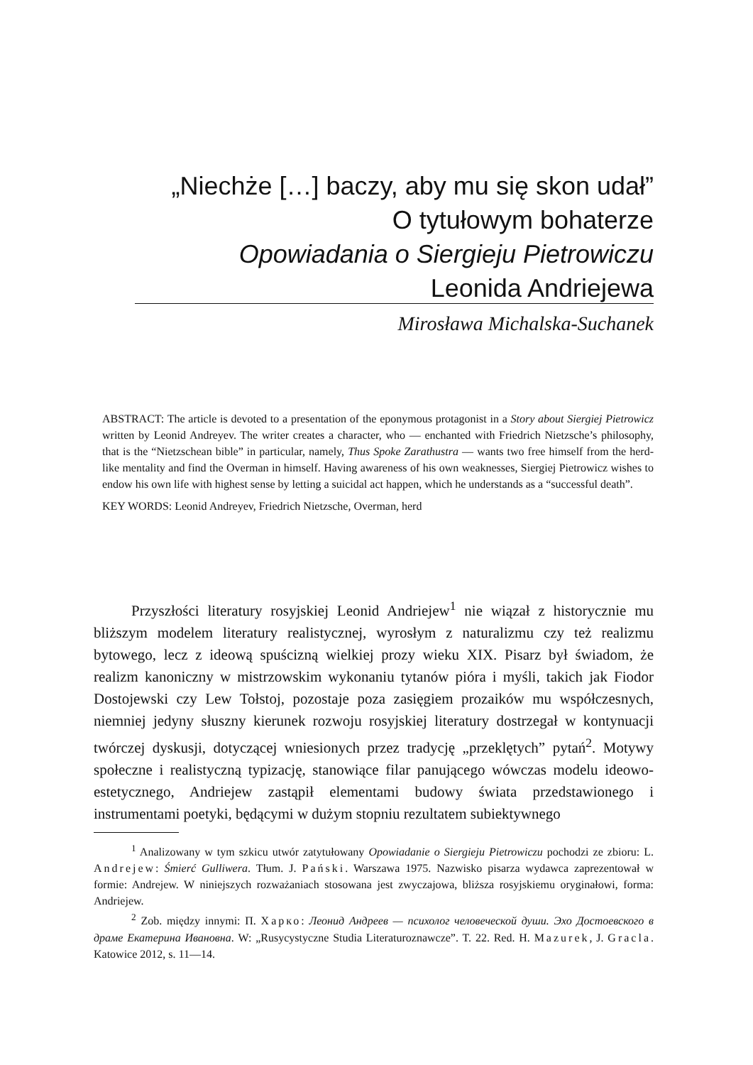„Niechże […] baczy, aby mu się skon udał”
O tytułowym bohaterze
Opowiadania o Siergieju Pietrowiczu
Leonida Andriejewa
Mirosława Michalska-Suchanek
ABSTRACT: The article is devoted to a presentation of the eponymous protagonist in a Story about Siergiej Pietrowicz written by Leonid Andreyev. The writer creates a character, who — enchanted with Friedrich Nietzsche’s philosophy, that is the “Nietzschean bible” in particular, namely, Thus Spoke Zarathustra — wants two free himself from the herd-like mentality and find the Overman in himself. Having awareness of his own weaknesses, Siergiej Pietrowicz wishes to endow his own life with highest sense by letting a suicidal act happen, which he understands as a “successful death”.
KEY WORDS: Leonid Andreyev, Friedrich Nietzsche, Overman, herd
Przyszłości literatury rosyjskiej Leonid Andriejew<sup>1</sup> nie wiązał z historycznie mu bliższym modelem literatury realistycznej, wyrosłym z naturalizmu czy też realizmu bytowego, lecz z ideową spuścizną wielkiej prozy wieku XIX. Pisarz był świadom, że realizm kanoniczny w mistrzowskim wykonaniu tytanów pióra i myśli, takich jak Fiodor Dostojewski czy Lew Tołstoj, pozostaje poza zasięgiem prozaików mu współczesnych, niemniej jedyny słuszny kierunek rozwoju rosyjskiej literatury dostrzegał w kontynuacji twórczej dyskusji, dotyczącej wniesionych przez tradycję „przeklętych” pytań<sup>2</sup>. Motywy społeczne i realistyczną typizację, stanowiące filar panującego wówczas modelu ideowo-estetycznego, Andriejew zastąpił elementami budowy świata przedstawionego i instrumentami poetyki, będącymi w dużym stopniu rezultatem subiektywnego
<sup>1</sup> Analizowany w tym szkicu utwór zatytułowany Opowiadanie o Siergieju Pietrowiczu pochodzi ze zbioru: L. Andrejew: Śmierć Gulliwera. Tłum. J. Pański. Warszawa 1975. Nazwisko pisarza wydawca zaprezentował w formie: Andrejew. W niniejszych rozważaniach stosowana jest zwyczajowa, bliższa rosyjskiemu oryginałowi, forma: Andriejew.
<sup>2</sup> Zob. między innymi: П. Харко: Леонид Андреев — психолог человеческой души. Эхо Достоевского в драме Екатерина Ивановна. W: „Rusycystyczne Studia Literaturoznawcze”. T. 22. Red. H. Mazurek, J. Gracla. Katowice 2012, s. 11—14.